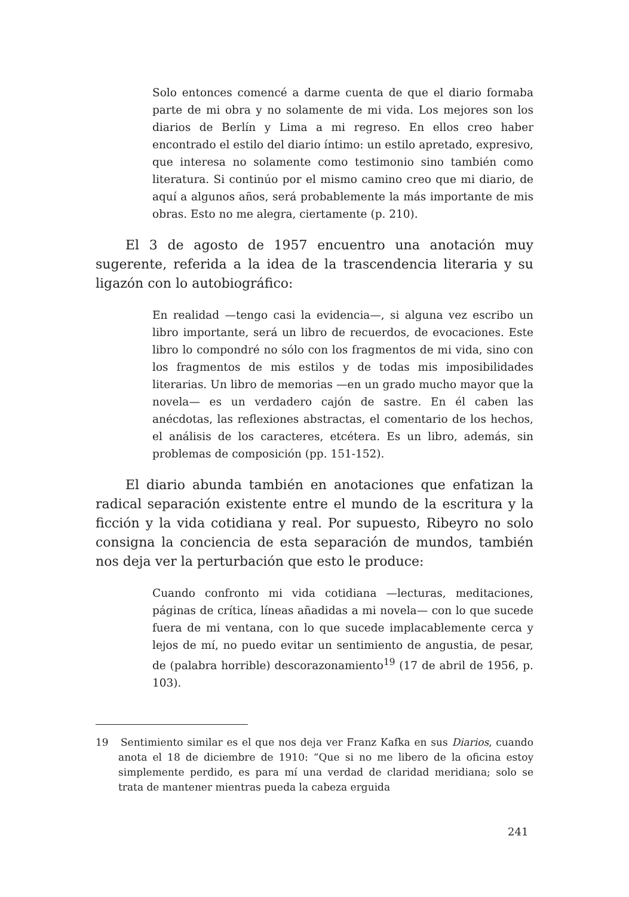Solo entonces comencé a darme cuenta de que el diario formaba parte de mi obra y no solamente de mi vida. Los mejores son los diarios de Berlín y Lima a mi regreso. En ellos creo haber encontrado el estilo del diario íntimo: un estilo apretado, expresivo, que interesa no solamente como testimonio sino también como literatura. Si continúo por el mismo camino creo que mi diario, de aquí a algunos años, será probablemente la más importante de mis obras. Esto no me alegra, ciertamente (p. 210).
El 3 de agosto de 1957 encuentro una anotación muy sugerente, referida a la idea de la trascendencia literaria y su ligazón con lo autobiográfico:
En realidad —tengo casi la evidencia—, si alguna vez escribo un libro importante, será un libro de recuerdos, de evocaciones. Este libro lo compondré no sólo con los fragmentos de mi vida, sino con los fragmentos de mis estilos y de todas mis imposibilidades literarias. Un libro de memorias —en un grado mucho mayor que la novela— es un verdadero cajón de sastre. En él caben las anécdotas, las reflexiones abstractas, el comentario de los hechos, el análisis de los caracteres, etcétera. Es un libro, además, sin problemas de composición (pp. 151-152).
El diario abunda también en anotaciones que enfatizan la radical separación existente entre el mundo de la escritura y la ficción y la vida cotidiana y real. Por supuesto, Ribeyro no solo consigna la conciencia de esta separación de mundos, también nos deja ver la perturbación que esto le produce:
Cuando confronto mi vida cotidiana —lecturas, meditaciones, páginas de crítica, líneas añadidas a mi novela— con lo que sucede fuera de mi ventana, con lo que sucede implacablemente cerca y lejos de mí, no puedo evitar un sentimiento de angustia, de pesar, de (palabra horrible) descorazonamiento<sup>19</sup> (17 de abril de 1956, p. 103).
19 Sentimiento similar es el que nos deja ver Franz Kafka en sus Diarios, cuando anota el 18 de diciembre de 1910: “Que si no me libero de la oficina estoy simplemente perdido, es para mí una verdad de claridad meridiana; solo se trata de mantener mientras pueda la cabeza erguida
241